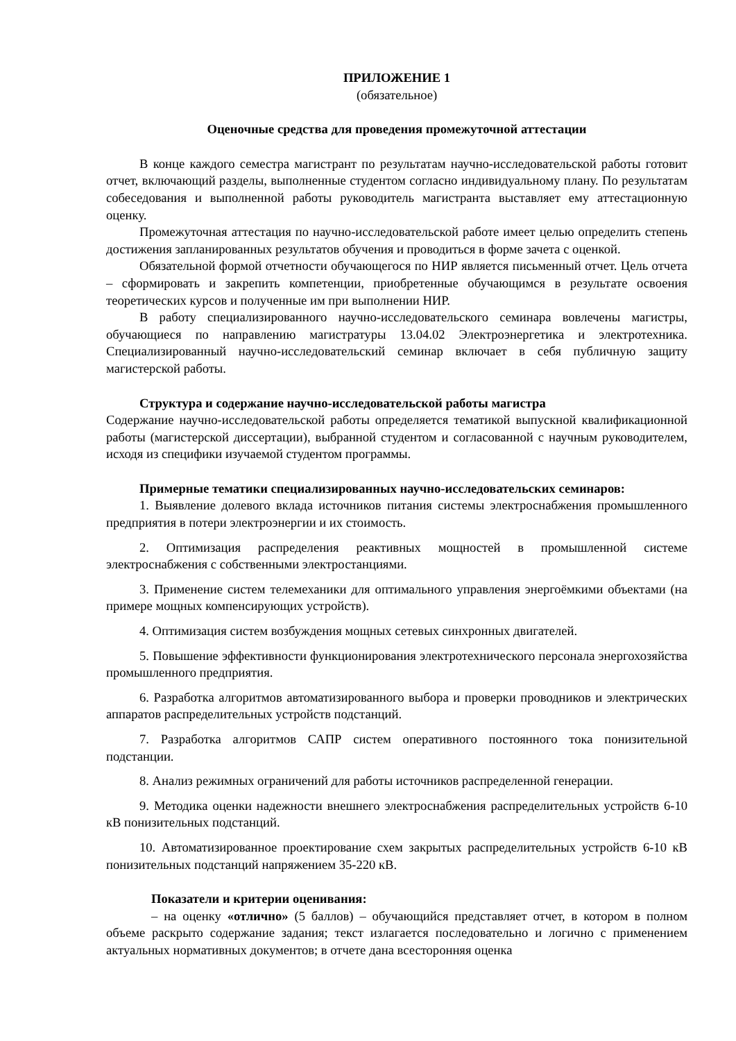ПРИЛОЖЕНИЕ 1
(обязательное)
Оценочные средства для проведения промежуточной аттестации
В конце каждого семестра магистрант по результатам научно-исследовательской работы готовит отчет, включающий разделы, выполненные студентом согласно индивидуальному плану. По результатам собеседования и выполненной работы руководитель магистранта выставляет ему аттестационную оценку.
Промежуточная аттестация по научно-исследовательской работе имеет целью определить степень достижения запланированных результатов обучения и проводиться в форме зачета с оценкой.
Обязательной формой отчетности обучающегося по НИР является письменный отчет. Цель отчета – сформировать и закрепить компетенции, приобретенные обучающимся в результате освоения теоретических курсов и полученные им при выполнении НИР.
В работу специализированного научно-исследовательского семинара вовлечены магистры, обучающиеся по направлению магистратуры 13.04.02 Электроэнергетика и электротехника. Специализированный научно-исследовательский семинар включает в себя публичную защиту магистерской работы.
Структура и содержание научно-исследовательской работы магистра
Содержание научно-исследовательской работы определяется тематикой выпускной квалификационной работы (магистерской диссертации), выбранной студентом и согласованной с научным руководителем, исходя из специфики изучаемой студентом программы.
Примерные тематики специализированных научно-исследовательских семинаров:
1. Выявление долевого вклада источников питания системы электроснабжения промышленного предприятия в потери электроэнергии и их стоимость.
2. Оптимизация распределения реактивных мощностей в промышленной системе электроснабжения с собственными электростанциями.
3. Применение систем телемеханики для оптимального управления энергоёмкими объектами (на примере мощных компенсирующих устройств).
4. Оптимизация систем возбуждения мощных сетевых синхронных двигателей.
5. Повышение эффективности функционирования электротехнического персонала энергохозяйства промышленного предприятия.
6. Разработка алгоритмов автоматизированного выбора и проверки проводников и электрических аппаратов распределительных устройств подстанций.
7. Разработка алгоритмов САПР систем оперативного постоянного тока понизительной подстанции.
8. Анализ режимных ограничений для работы источников распределенной генерации.
9. Методика оценки надежности внешнего электроснабжения распределительных устройств 6-10 кВ понизительных подстанций.
10. Автоматизированное проектирование схем закрытых распределительных устройств 6-10 кВ понизительных подстанций напряжением 35-220 кВ.
Показатели и критерии оценивания:
– на оценку «отлично» (5 баллов) – обучающийся представляет отчет, в котором в полном объеме раскрыто содержание задания; текст излагается последовательно и логично с применением актуальных нормативных документов; в отчете дана всесторонняя оценка